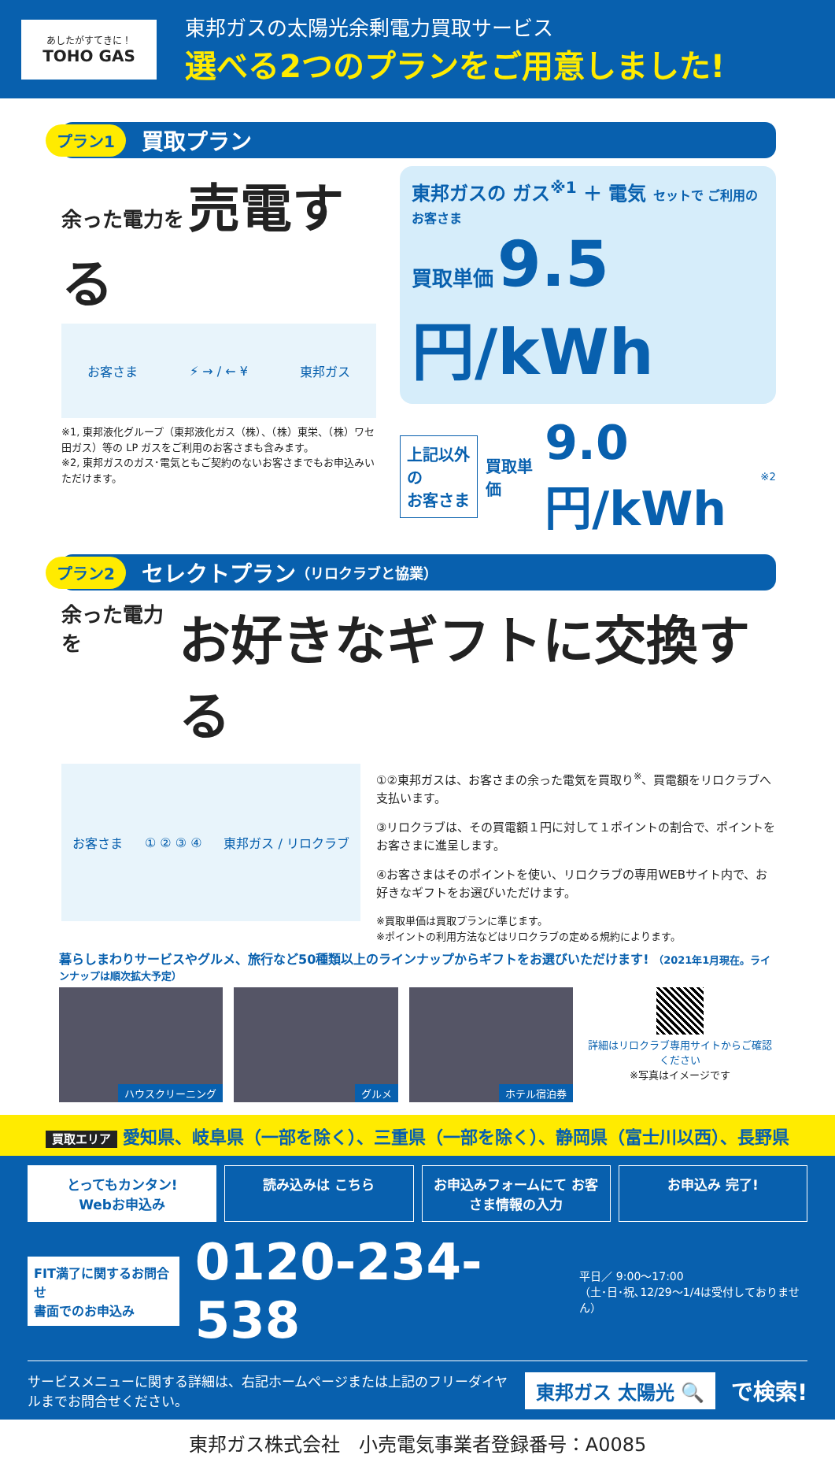あしたがすてきに！
TOHO GAS
東邦ガスの太陽光余剰電力買取サービス
選べる2つのプランをご用意しました!
プラン1 買取プラン
余った電力を 売電する
お客さま ⚡ → / ← ¥ 東邦ガス
※1, 東邦液化グループ（東邦液化ガス（株）、（株）東栄、（株）ワセ田ガス）等の LP ガスをご利用のお客さまも含みます。
※2, 東邦ガスのガス･電気ともご契約のないお客さまでもお申込みいただけます。
東邦ガスの ガス<sup>※1</sup> ＋ 電気 セットで ご利用のお客さま
買取単価 9.5円/kWh
上記以外の
お客さま
買取単価 9.0円/kWh<sup>※2</sup>
プラン2 セレクトプラン （リロクラブと協業）
余った電力を お好きなギフトに交換する
お客さま ① ② ③ ④ 東邦ガス / リロクラブ
①②東邦ガスは、お客さまの余った電気を買取り<sup>※</sup>、買電額をリロクラブへ支払います。
③リロクラブは、その買電額１円に対して１ポイントの割合で、ポイントをお客さまに進呈します。
④お客さまはそのポイントを使い、リロクラブの専用WEBサイト内で、お好きなギフトをお選びいただけます。
※買取単価は買取プランに準じます。
※ポイントの利用方法などはリロクラブの定める規約によります。
暮らしまわりサービスやグルメ、旅行など50種類以上のラインナップからギフトをお選びいただけます! （2021年1月現在。ラインナップは順次拡大予定）
ハウスクリーニング グルメ ホテル宿泊券
詳細はリロクラブ専用サイトからご確認ください
※写真はイメージです
買取エリア 愛知県、岐阜県（一部を除く）、三重県（一部を除く）、静岡県（富士川以西）、長野県
とってもカンタン!
Webお申込み
読み込みは こちら お申込みフォームにて お客さま情報の入力
お申込み 完了!
FIT満了に関するお問合せ
書面でのお申込み
0120-234-538 平日／ 9:00〜17:00
（土･日･祝､12/29〜1/4は受付しておりません）
サービスメニューに関する詳細は、右記ホームページまたは上記のフリーダイヤルまでお問合せください。 東邦ガス 太陽光 🔍 で検索!
東邦ガス株式会社　小売電気事業者登録番号：A0085